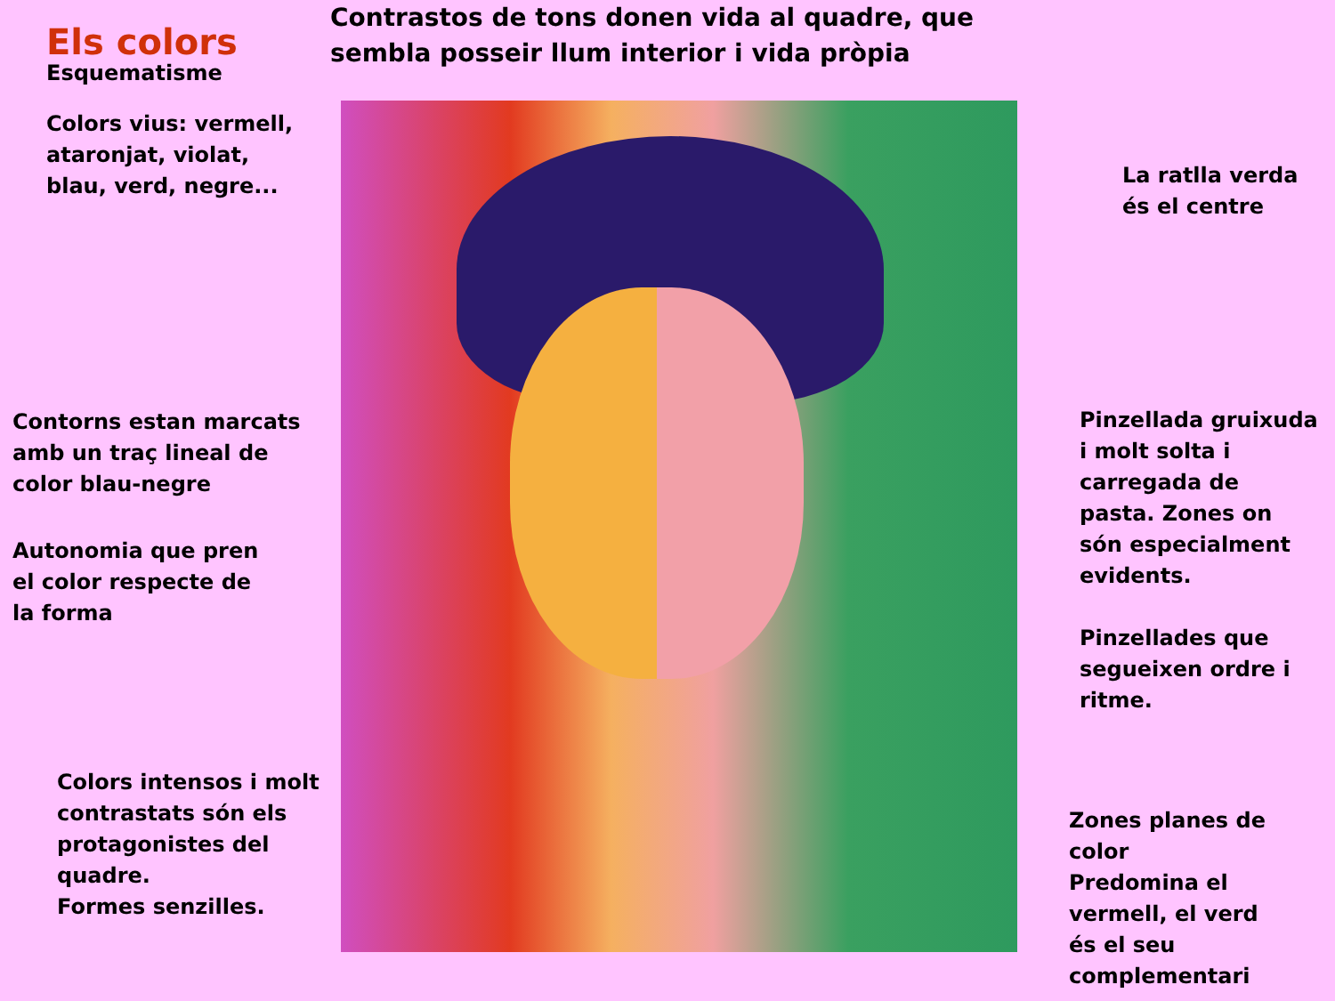Els colors
Esquematisme
Colors vius: vermell,
ataronjat, violat,
blau, verd, negre...
Contorns estan marcats
amb un traç lineal de
color blau-negre
Autonomia que pren
el color respecte de
la forma
Colors intensos i molt
contrastats són els
protagonistes del
quadre.
Formes senzilles.
Contrastos de tons donen vida al quadre, que sembla posseir llum interior i vida pròpia
La ratlla verda
és el centre
Pinzellada gruixuda
i molt solta i
carregada de
pasta. Zones on
són especialment
evidents.
Pinzellades que
segueixen ordre i
ritme.
Zones planes de
color
Predomina el
vermell, el verd
és el seu
complementari